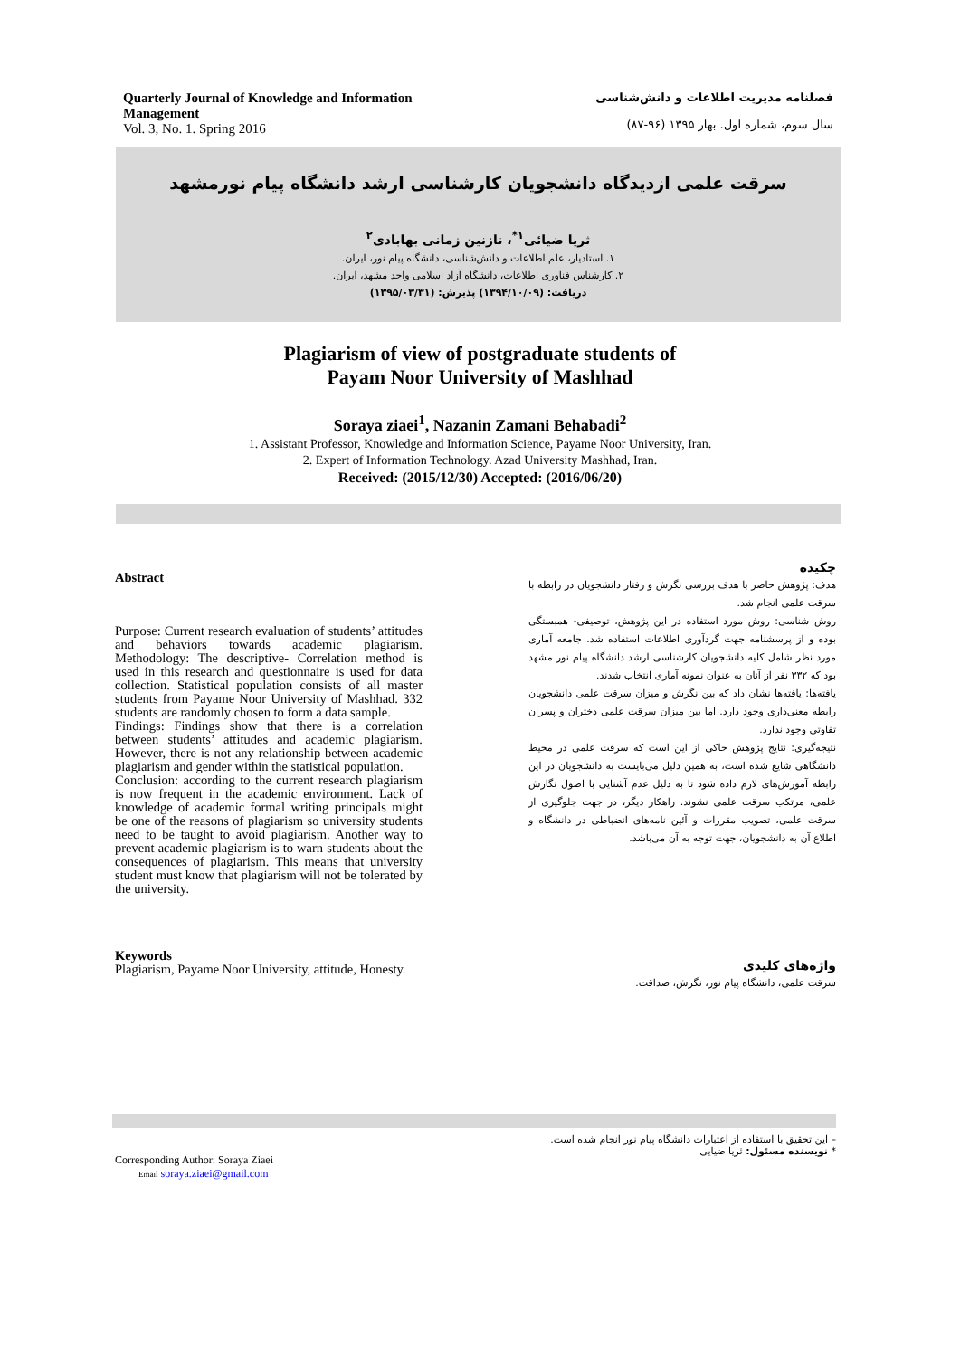Quarterly Journal of Knowledge and Information Management
Vol. 3, No. 1. Spring 2016
فصلنامه مدیریت اطلاعات و دانش‌شناسی
سال سوم، شماره اول. بهار ۱۳۹۵ (۹۶-۸۷)
سرقت علمی ازدیدگاه دانشجویان کارشناسی ارشد دانشگاه پیام نورمشهد
ثریا ضیائی<sup>۱*</sup>، نازنین زمانی بهابادی<sup>۲</sup>
۱. استادیار، علم اطلاعات و دانش‌شناسی، دانشگاه پیام نور، ایران.
۲. کارشناس فناوری اطلاعات، دانشگاه آزاد اسلامی واحد مشهد، ایران.
دریافت: (۱۳۹۴/۱۰/۰۹) پذیرش: (۱۳۹۵/۰۳/۳۱)
Plagiarism of view of postgraduate students of
Payam Noor University of Mashhad
Soraya ziaei<sup>1</sup>, Nazanin Zamani Behabadi<sup>2</sup>
1. Assistant Professor, Knowledge and Information Science, Payame Noor University, Iran.
2. Expert of Information Technology. Azad University Mashhad, Iran.
Received: (2015/12/30) Accepted: (2016/06/20)
Abstract
Purpose: Current research evaluation of students’ attitudes and behaviors towards academic plagiarism. Methodology: The descriptive- Correlation method is used in this research and questionnaire is used for data collection. Statistical population consists of all master students from Payame Noor University of Mashhad. 332 students are randomly chosen to form a data sample.
Findings: Findings show that there is a correlation between students’ attitudes and academic plagiarism. However, there is not any relationship between academic plagiarism and gender within the statistical population.
Conclusion: according to the current research plagiarism is now frequent in the academic environment. Lack of knowledge of academic formal writing principals might be one of the reasons of plagiarism so university students need to be taught to avoid plagiarism. Another way to prevent academic plagiarism is to warn students about the consequences of plagiarism. This means that university student must know that plagiarism will not be tolerated by the university.
Keywords
Plagiarism, Payame Noor University, attitude, Honesty.
چکیده
هدف: پژوهش حاضر با هدف بررسی نگرش و رفتار دانشجویان در رابطه با سرقت علمی انجام شد.
روش شناسی: روش مورد استفاده در این پژوهش، توصیفی- همبستگی بوده و از پرسشنامه جهت گردآوری اطلاعات استفاده شد. جامعه آماری مورد نظر شامل کلیه دانشجویان کارشناسی ارشد دانشگاه پیام نور مشهد بود که ۳۳۲ نفر از آنان به عنوان نمونه آماری انتخاب شدند.
یافته‌ها: یافته‌ها نشان داد که بین نگرش و میزان سرقت علمی دانشجویان رابطه معنی‌داری وجود دارد. اما بین میزان سرقت علمی دختران و پسران تفاوتی وجود ندارد.
نتیجه‌گیری: نتایج پژوهش حاکی از این است که سرقت علمی در محیط دانشگاهی شایع شده است، به همین دلیل می‌بایست به دانشجویان در این رابطه آموزش‌های لازم داده شود تا به دلیل عدم آشنایی با اصول نگارش علمی، مرتکب سرقت علمی نشوند. راهکار دیگر، در جهت جلوگیری از سرقت علمی، تصویب مقررات و آئین نامه‌های انضباطی در دانشگاه و اطلاع آن به دانشجویان، جهت توجه به آن می‌باشد.
واژه‌های کلیدی
سرقت علمی، دانشگاه پیام نور، نگرش، صداقت.
Corresponding Author: Soraya Ziaei
Email soraya.ziaei@gmail.com
– این تحقیق با استفاده از اعتبارات دانشگاه پیام نور انجام شده است.
* نویسنده مسئول: ثریا ضیایی